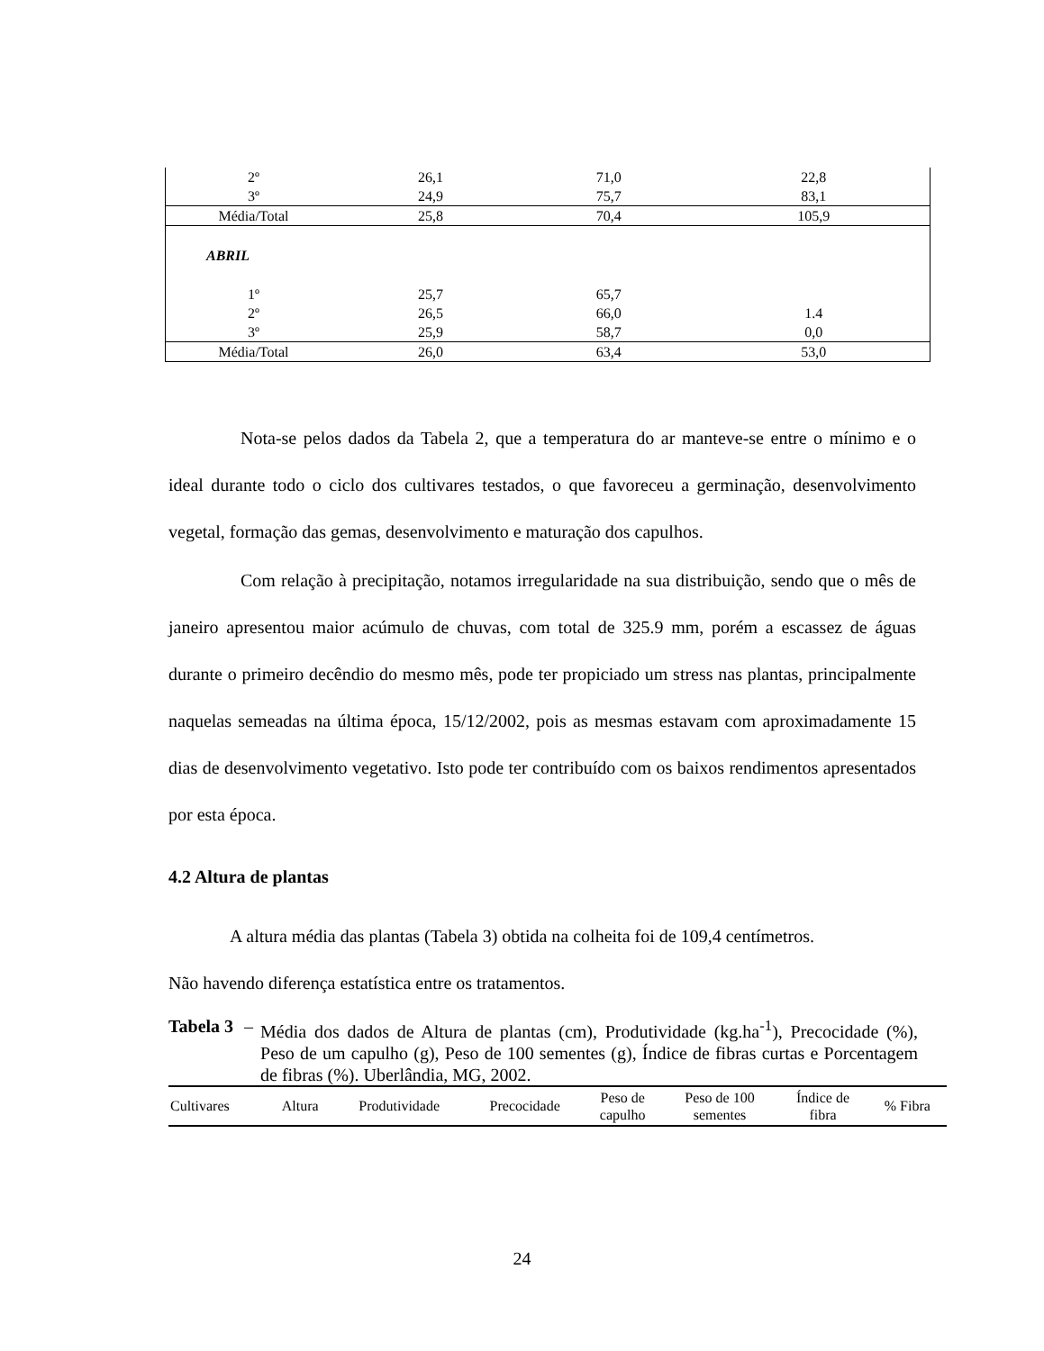| 2º | 26,1 | 71,0 | 22,8 |
| 3º | 24,9 | 75,7 | 83,1 |
| Média/Total | 25,8 | 70,4 | 105,9 |
| ABRIL | | | |
| 1º | 25,7 | 65,7 | |
| 2º | 26,5 | 66,0 | 1.4 |
| 3º | 25,9 | 58,7 | 0,0 |
| Média/Total | 26,0 | 63,4 | 53,0 |
Nota-se pelos dados da Tabela 2, que a temperatura do ar manteve-se entre o mínimo e o ideal durante todo o ciclo dos cultivares testados, o que favoreceu a germinação, desenvolvimento vegetal, formação das gemas, desenvolvimento e maturação dos capulhos.
Com relação à precipitação, notamos irregularidade na sua distribuição, sendo que o mês de janeiro apresentou maior acúmulo de chuvas, com total de 325.9 mm, porém a escassez de águas durante o primeiro decêndio do mesmo mês, pode ter propiciado um stress nas plantas, principalmente naquelas semeadas na última época, 15/12/2002, pois as mesmas estavam com aproximadamente 15 dias de desenvolvimento vegetativo. Isto pode ter contribuído com os baixos rendimentos apresentados por esta época.
4.2 Altura de plantas
A altura média das plantas (Tabela 3) obtida na colheita foi de 109,4 centímetros.
Não havendo diferença estatística entre os tratamentos.
Tabela 3 – Média dos dados de Altura de plantas (cm), Produtividade (kg.ha<sup>-1</sup>), Precocidade (%), Peso de um capulho (g), Peso de 100 sementes (g), Índice de fibras curtas e Porcentagem de fibras (%). Uberlândia, MG, 2002.
| Cultivares | Altura | Produtividade | Precocidade | Peso de capulho | Peso de 100 sementes | Índice de fibra | % Fibra |
| --- | --- | --- | --- | --- | --- | --- | --- |
24